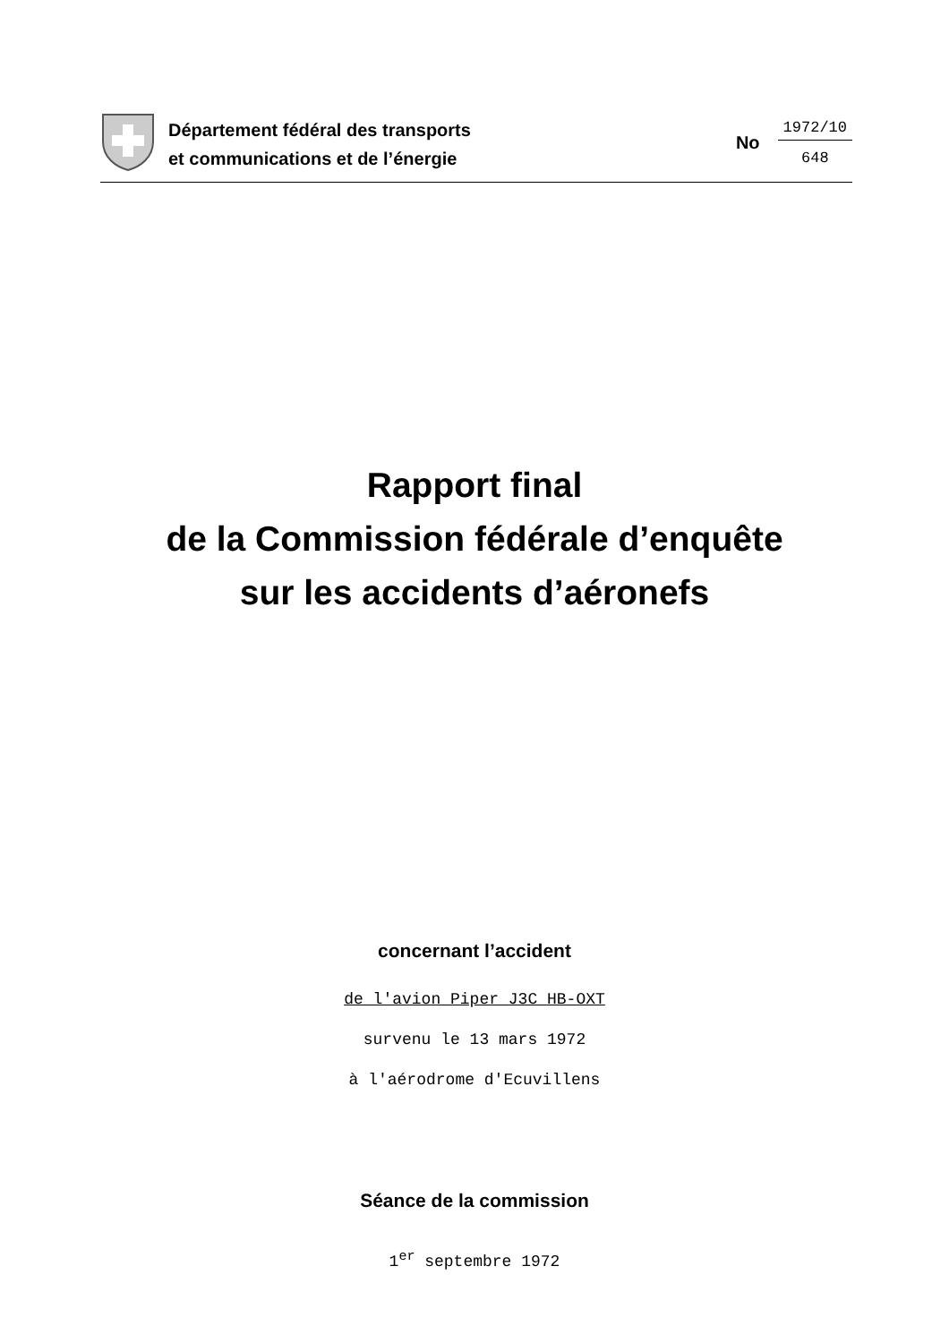Département fédéral des transports
et communications et de l’énergie
No
1972/10
648
Rapport final
de la Commission fédérale d’enquête
sur les accidents d’aéronefs
concernant l’accident
de l'avion Piper J3C HB-OXT
survenu le 13 mars 1972
à l'aérodrome d'Ecuvillens
Séance de la commission
1<sup>er</sup> septembre 1972